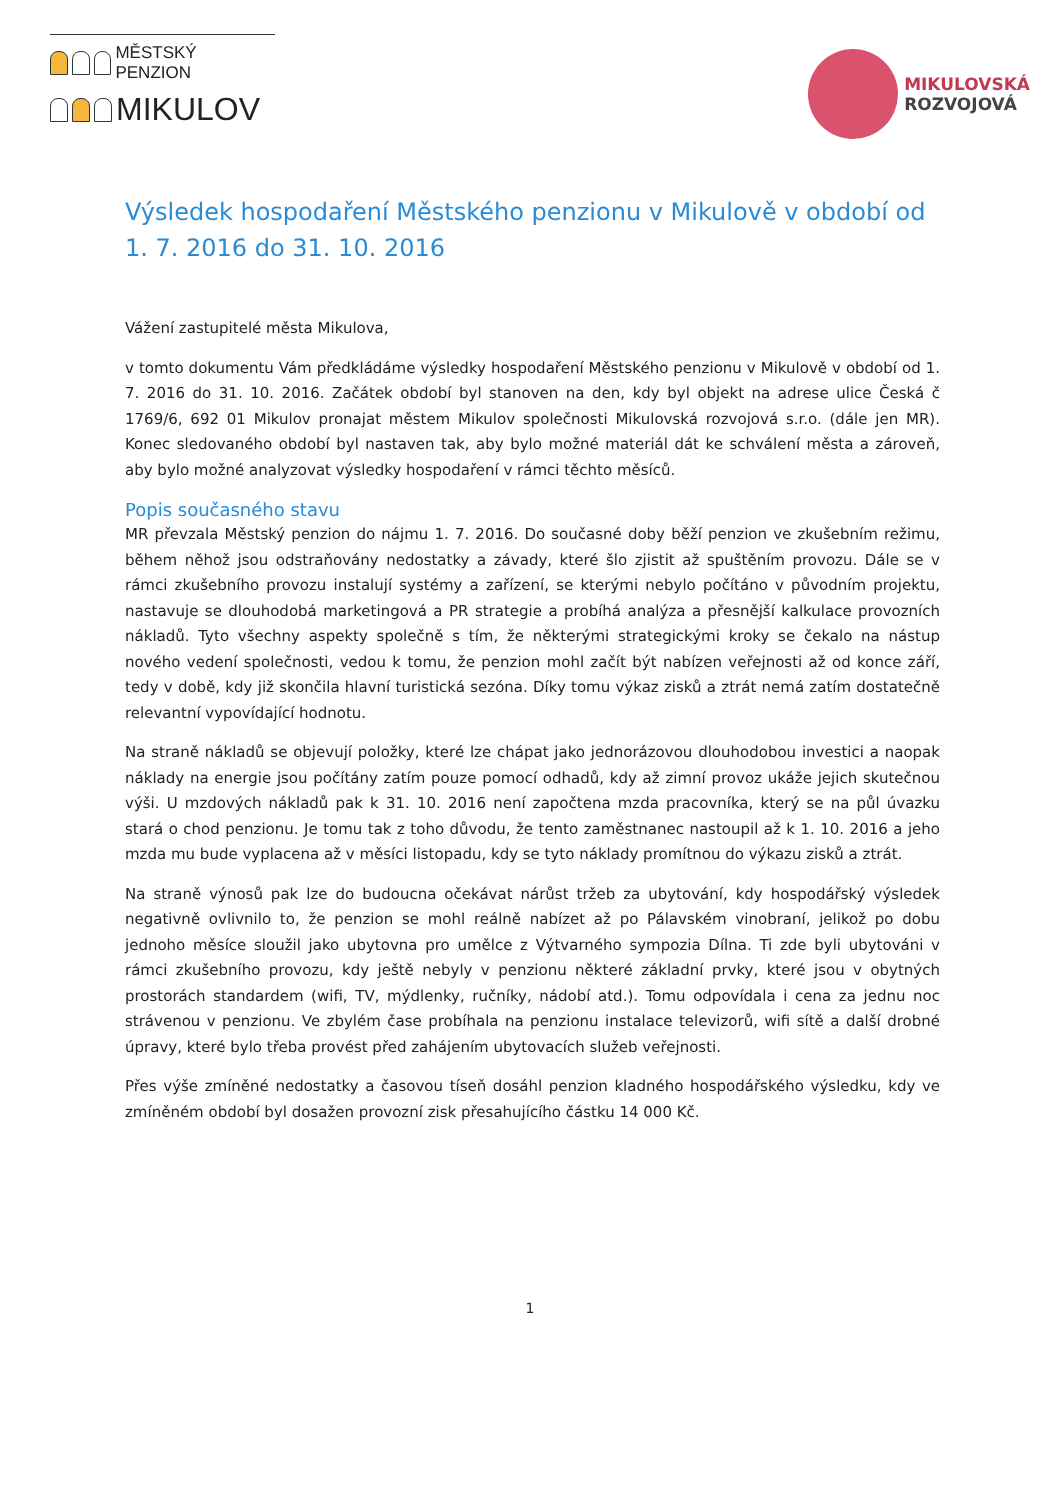MĚSTSKÝ PENZION
MIKULOV
MIKULOVSKÁ
ROZVOJOVÁ
Výsledek hospodaření Městského penzionu v Mikulově v období od 1. 7. 2016 do 31. 10. 2016
Vážení zastupitelé města Mikulova,
v tomto dokumentu Vám předkládáme výsledky hospodaření Městského penzionu v Mikulově v období od 1. 7. 2016 do 31. 10. 2016. Začátek období byl stanoven na den, kdy byl objekt na adrese ulice Česká č 1769/6, 692 01 Mikulov pronajat městem Mikulov společnosti Mikulovská rozvojová s.r.o. (dále jen MR). Konec sledovaného období byl nastaven tak, aby bylo možné materiál dát ke schválení města a zároveň, aby bylo možné analyzovat výsledky hospodaření v rámci těchto měsíců.
Popis současného stavu
MR převzala Městský penzion do nájmu 1. 7. 2016. Do současné doby běží penzion ve zkušebním režimu, během něhož jsou odstraňovány nedostatky a závady, které šlo zjistit až spuštěním provozu. Dále se v rámci zkušebního provozu instalují systémy a zařízení, se kterými nebylo počítáno v původním projektu, nastavuje se dlouhodobá marketingová a PR strategie a probíhá analýza a přesnější kalkulace provozních nákladů. Tyto všechny aspekty společně s tím, že některými strategickými kroky se čekalo na nástup nového vedení společnosti, vedou k tomu, že penzion mohl začít být nabízen veřejnosti až od konce září, tedy v době, kdy již skončila hlavní turistická sezóna. Díky tomu výkaz zisků a ztrát nemá zatím dostatečně relevantní vypovídající hodnotu.
Na straně nákladů se objevují položky, které lze chápat jako jednorázovou dlouhodobou investici a naopak náklady na energie jsou počítány zatím pouze pomocí odhadů, kdy až zimní provoz ukáže jejich skutečnou výši. U mzdových nákladů pak k 31. 10. 2016 není započtena mzda pracovníka, který se na půl úvazku stará o chod penzionu. Je tomu tak z toho důvodu, že tento zaměstnanec nastoupil až k 1. 10. 2016 a jeho mzda mu bude vyplacena až v měsíci listopadu, kdy se tyto náklady promítnou do výkazu zisků a ztrát.
Na straně výnosů pak lze do budoucna očekávat nárůst tržeb za ubytování, kdy hospodářský výsledek negativně ovlivnilo to, že penzion se mohl reálně nabízet až po Pálavském vinobraní, jelikož po dobu jednoho měsíce sloužil jako ubytovna pro umělce z Výtvarného sympozia Dílna. Ti zde byli ubytováni v rámci zkušebního provozu, kdy ještě nebyly v penzionu některé základní prvky, které jsou v obytných prostorách standardem (wifi, TV, mýdlenky, ručníky, nádobí atd.). Tomu odpovídala i cena za jednu noc strávenou v penzionu. Ve zbylém čase probíhala na penzionu instalace televizorů, wifi sítě a další drobné úpravy, které bylo třeba provést před zahájením ubytovacích služeb veřejnosti.
Přes výše zmíněné nedostatky a časovou tíseň dosáhl penzion kladného hospodářského výsledku, kdy ve zmíněném období byl dosažen provozní zisk přesahujícího částku 14 000 Kč.
1